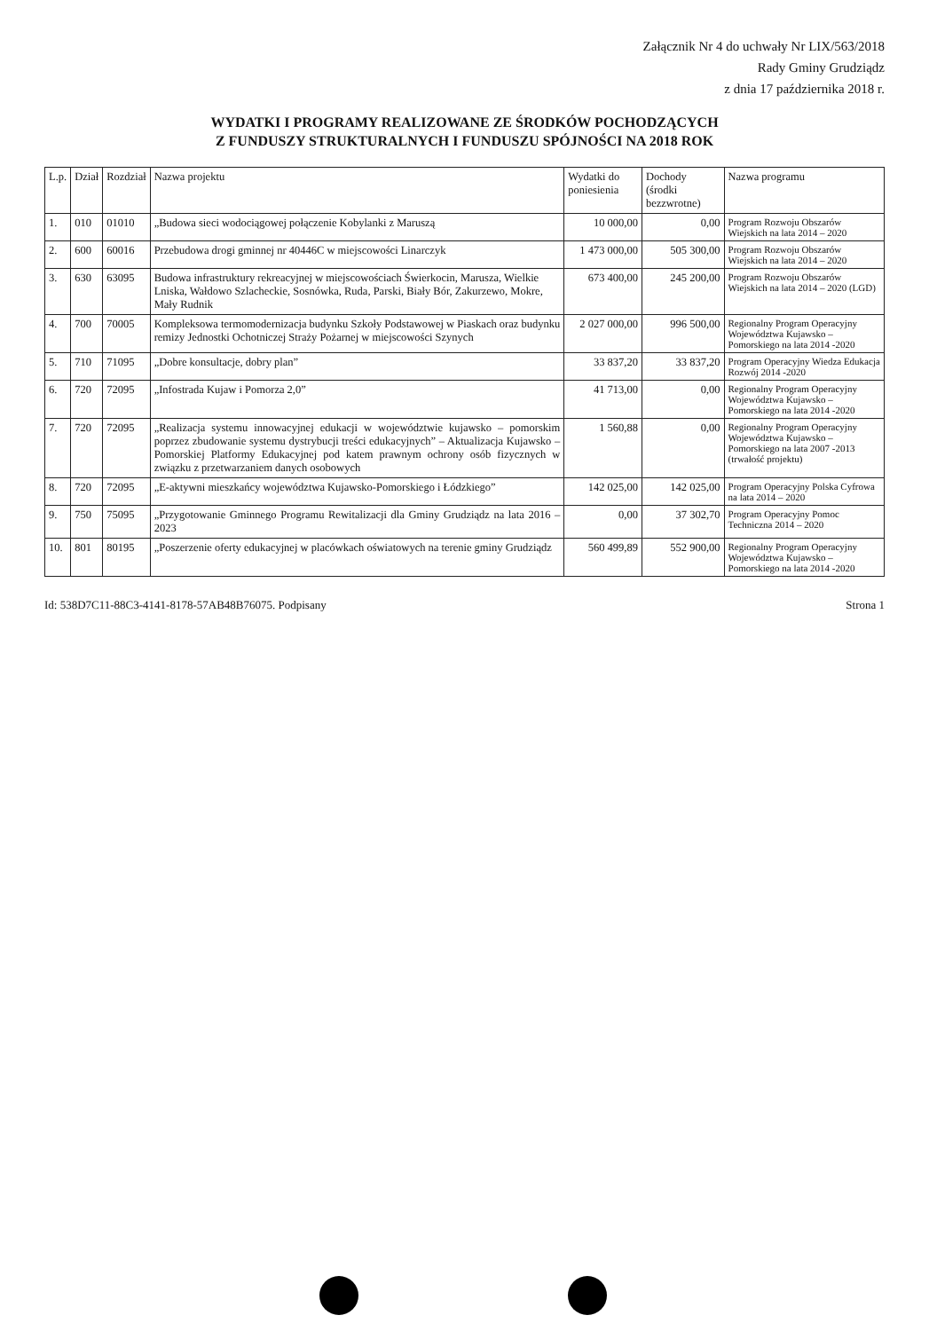Załącznik Nr 4 do uchwały Nr LIX/563/2018
Rady Gminy Grudziądz
z dnia 17 października 2018 r.
WYDATKI I PROGRAMY REALIZOWANE ZE ŚRODKÓW POCHODZĄCYCH
Z FUNDUSZY STRUKTURALNYCH I FUNDUSZU SPÓJNOŚCI NA 2018 ROK
| L.p. | Dział | Rozdział | Nazwa projektu | Wydatki do poniesienia | Dochody (środki bezzwrotne) | Nazwa programu |
| --- | --- | --- | --- | --- | --- | --- |
| 1. | 010 | 01010 | „Budowa sieci wodociągowej połączenie Kobylanki z Maruszą | 10 000,00 | 0,00 | Program Rozwoju Obszarów Wiejskich na lata 2014 – 2020 |
| 2. | 600 | 60016 | Przebudowa drogi gminnej nr 40446C w miejscowości Linarczyk | 1 473 000,00 | 505 300,00 | Program Rozwoju Obszarów Wiejskich na lata 2014 – 2020 |
| 3. | 630 | 63095 | Budowa infrastruktury rekreacyjnej w miejscowościach Świerkocin, Marusza, Wielkie Lniska, Wałdowo Szlacheckie, Sosnówka, Ruda, Parski, Biały Bór, Zakurzewo, Mokre, Mały Rudnik | 673 400,00 | 245 200,00 | Program Rozwoju Obszarów Wiejskich na lata 2014 – 2020 (LGD) |
| 4. | 700 | 70005 | Kompleksowa termomodernizacja budynku Szkoły Podstawowej w Piaskach oraz budynku remizy Jednostki Ochotniczej Straży Pożarnej w miejscowości Szynych | 2 027 000,00 | 996 500,00 | Regionalny Program Operacyjny Województwa Kujawsko – Pomorskiego na lata 2014 -2020 |
| 5. | 710 | 71095 | „Dobre konsultacje, dobry plan” | 33 837,20 | 33 837,20 | Program Operacyjny Wiedza Edukacja Rozwój 2014 -2020 |
| 6. | 720 | 72095 | „Infostrada Kujaw i Pomorza 2,0” | 41 713,00 | 0,00 | Regionalny Program Operacyjny Województwa Kujawsko – Pomorskiego na lata 2014 -2020 |
| 7. | 720 | 72095 | „Realizacja systemu innowacyjnej edukacji w województwie kujawsko – pomorskim poprzez zbudowanie systemu dystrybucji treści edukacyjnych” – Aktualizacja Kujawsko – Pomorskiej Platformy Edukacyjnej pod katem prawnym ochrony osób fizycznych w związku z przetwarzaniem danych osobowych | 1 560,88 | 0,00 | Regionalny Program Operacyjny Województwa Kujawsko – Pomorskiego na lata 2007 -2013 (trwałość projektu) |
| 8. | 720 | 72095 | „E-aktywni mieszkańcy województwa Kujawsko-Pomorskiego i Łódzkiego” | 142 025,00 | 142 025,00 | Program Operacyjny Polska Cyfrowa na lata 2014 – 2020 |
| 9. | 750 | 75095 | „Przygotowanie Gminnego Programu Rewitalizacji dla Gminy Grudziądz na lata 2016 – 2023 | 0,00 | 37 302,70 | Program Operacyjny Pomoc Techniczna 2014 – 2020 |
| 10. | 801 | 80195 | „Poszerzenie oferty edukacyjnej w placówkach oświatowych na terenie gminy Grudziądz | 560 499,89 | 552 900,00 | Regionalny Program Operacyjny Województwa Kujawsko – Pomorskiego na lata 2014 -2020 |
Id: 538D7C11-88C3-4141-8178-57AB48B76075. Podpisany Strona 1